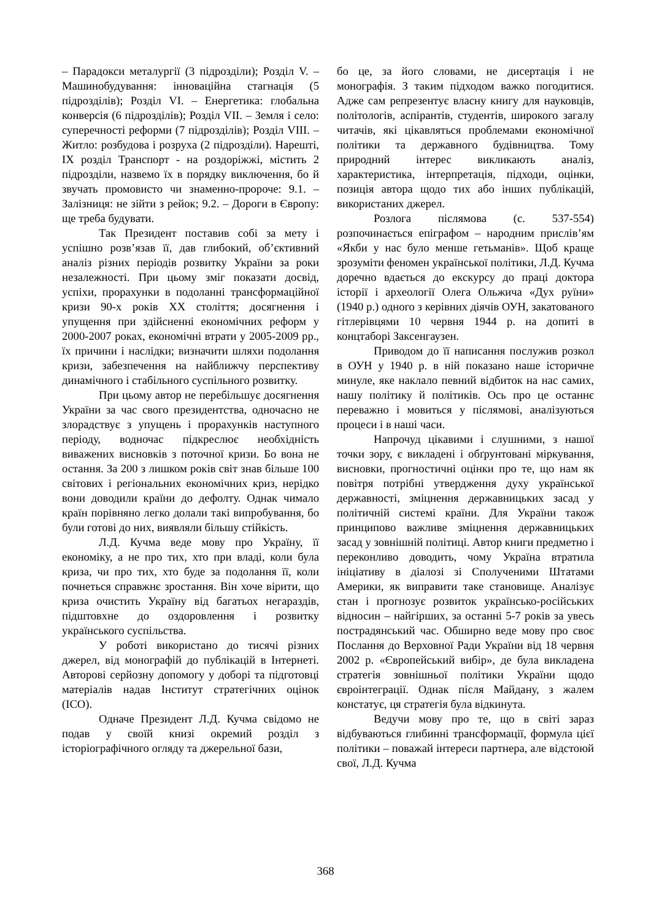– Парадокси металургії (3 підрозділи); Розділ V. – Машинобудування: інноваційна стагнація (5 підрозділів); Розділ VI. – Енергетика: глобальна конверсія (6 підрозділів); Розділ VII. – Земля і село: суперечності реформи (7 підрозділів); Розділ VIII. – Житло: розбудова і розруха (2 підрозділи). Нарешті, IX розділ Транспорт - на роздоріжжі, містить 2 підрозділи, назвемо їх в порядку виключення, бо й звучать промовисто чи знаменно-пророче: 9.1. – Залізниця: не зійти з рейок; 9.2. – Дороги в Європу: ще треба будувати.
Так Президент поставив собі за мету і успішно розв’язав її, дав глибокий, об’єктивний аналіз різних періодів розвитку України за роки незалежності. При цьому зміг показати досвід, успіхи, прорахунки в подоланні трансформаційної кризи 90-х років XX століття; досягнення і упущення при здійсненні економічних реформ у 2000-2007 роках, економічні втрати у 2005-2009 рр., їх причини і наслідки; визначити шляхи подолання кризи, забезпечення на найближчу перспективу динамічного і стабільного суспільного розвитку.
При цьому автор не перебільшує досягнення України за час свого президентства, одночасно не злорадствує з упущень і прорахунків наступного періоду, водночас підкреслює необхідність виважених висновків з поточної кризи. Бо вона не остання. За 200 з лишком років світ знав більше 100 світових і регіональних економічних криз, нерідко вони доводили країни до дефолту. Однак чимало країн порівняно легко долали такі випробування, бо були готові до них, виявляли більшу стійкість.
Л.Д. Кучма веде мову про Україну, її економіку, а не про тих, хто при владі, коли була криза, чи про тих, хто буде за подолання її, коли почнеться справжнє зростання. Він хоче вірити, що криза очистить Україну від багатьох негараздів, підштовхне до оздоровлення і розвитку українського суспільства.
У роботі використано до тисячі різних джерел, від монографій до публікацій в Інтернеті. Авторові серйозну допомогу у доборі та підготовці матеріалів надав Інститут стратегічних оцінок (ІСО).
Одначе Президент Л.Д. Кучма свідомо не подав у своїй книзі окремий розділ з історіографічного огляду та джерельної бази,
бо це, за його словами, не дисертація і не монографія. З таким підходом важко погодитися. Адже сам репрезентує власну книгу для науковців, політологів, аспірантів, студентів, широкого загалу читачів, які цікавляться проблемами економічної політики та державного будівництва. Тому природний інтерес викликають аналіз, характеристика, інтерпретація, підходи, оцінки, позиція автора щодо тих або інших публікацій, використаних джерел.
Розлога післямова (с. 537-554) розпочинається епіграфом – народним прислів’ям «Якби у нас було менше гетьманів». Щоб краще зрозуміти феномен української політики, Л.Д. Кучма доречно вдається до екскурсу до праці доктора історії і археології Олега Ольжича «Дух руїни» (1940 р.) одного з керівних діячів ОУН, закатованого гітлерівцями 10 червня 1944 р. на допиті в концтаборі Заксенгаузен.
Приводом до її написання послужив розкол в ОУН у 1940 р. в ній показано наше історичне минуле, яке наклало певний відбиток на нас самих, нашу політику й політиків. Ось про це останнє переважно і мовиться у післямові, аналізуються процеси і в наші часи.
Напрочуд цікавими і слушними, з нашої точки зору, є викладені і обґрунтовані міркування, висновки, прогностичні оцінки про те, що нам як повітря потрібні утвердження духу української державності, зміцнення державницьких засад у політичній системі країни. Для України також принципово важливе зміцнення державницьких засад у зовнішній політиці. Автор книги предметно і переконливо доводить, чому Україна втратила ініціативу в діалозі зі Сполученими Штатами Америки, як виправити таке становище. Аналізує стан і прогнозує розвиток українсько-російських відносин – найгірших, за останні 5-7 років за увесь пострадянський час. Обширно веде мову про своє Послання до Верховної Ради України від 18 червня 2002 р. «Європейський вибір», де була викладена стратегія зовнішньої політики України щодо євроінтеграції. Однак після Майдану, з жалем констатує, ця стратегія була відкинута.
Ведучи мову про те, що в світі зараз відбуваються глибинні трансформації, формула цієї політики – поважай інтереси партнера, але відстоюй свої, Л.Д. Кучма
368